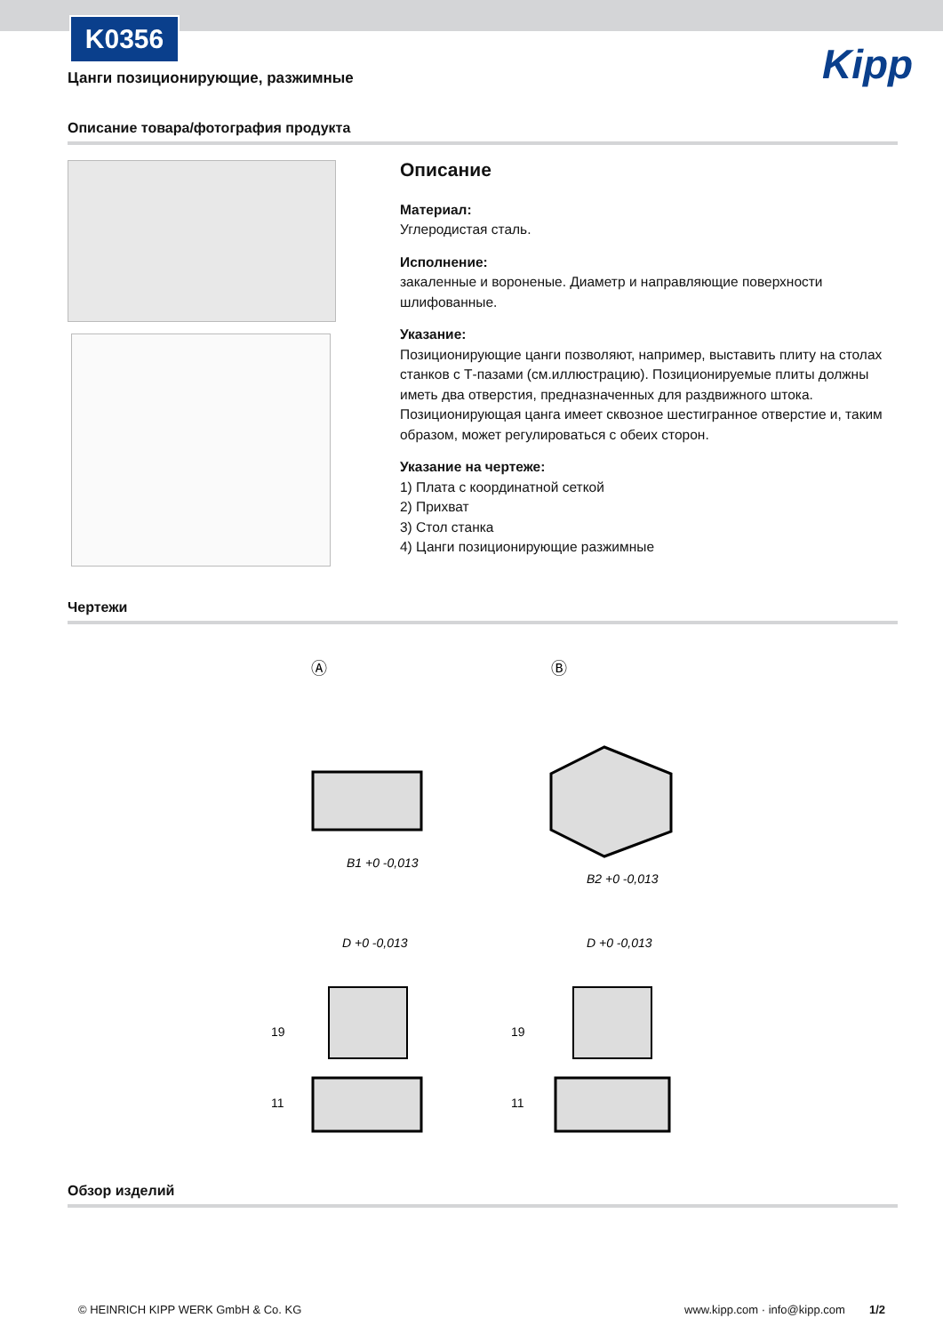K0356
Цанги позиционирующие, разжимные
Kipp
Описание товара/фотография продукта
Описание
Материал:
Углеродистая сталь.
Исполнение:
закаленные и вороненые. Диаметр и направляющие поверхности шлифованные.
Указание:
Позиционирующие цанги позволяют, например, выставить плиту на столах станков с Т-пазами (см.иллюстрацию). Позиционируемые плиты должны иметь два отверстия, предназначенных для раздвижного штока.
Позиционирующая цанга имеет сквозное шестигранное отверстие и, таким образом, может регулироваться с обеих сторон.
Указание на чертеже:
1) Плата с координатной сеткой
2) Прихват
3) Стол станка
4) Цанги позиционирующие разжимные
Чертежи
Ⓐ
Ⓑ
B1 +0 -0,013
B2 +0 -0,013
D +0 -0,013
D +0 -0,013
19
11
19
11
Обзор изделий
© HEINRICH KIPP WERK GmbH & Co. KG
www.kipp.com · info@kipp.com 1/2